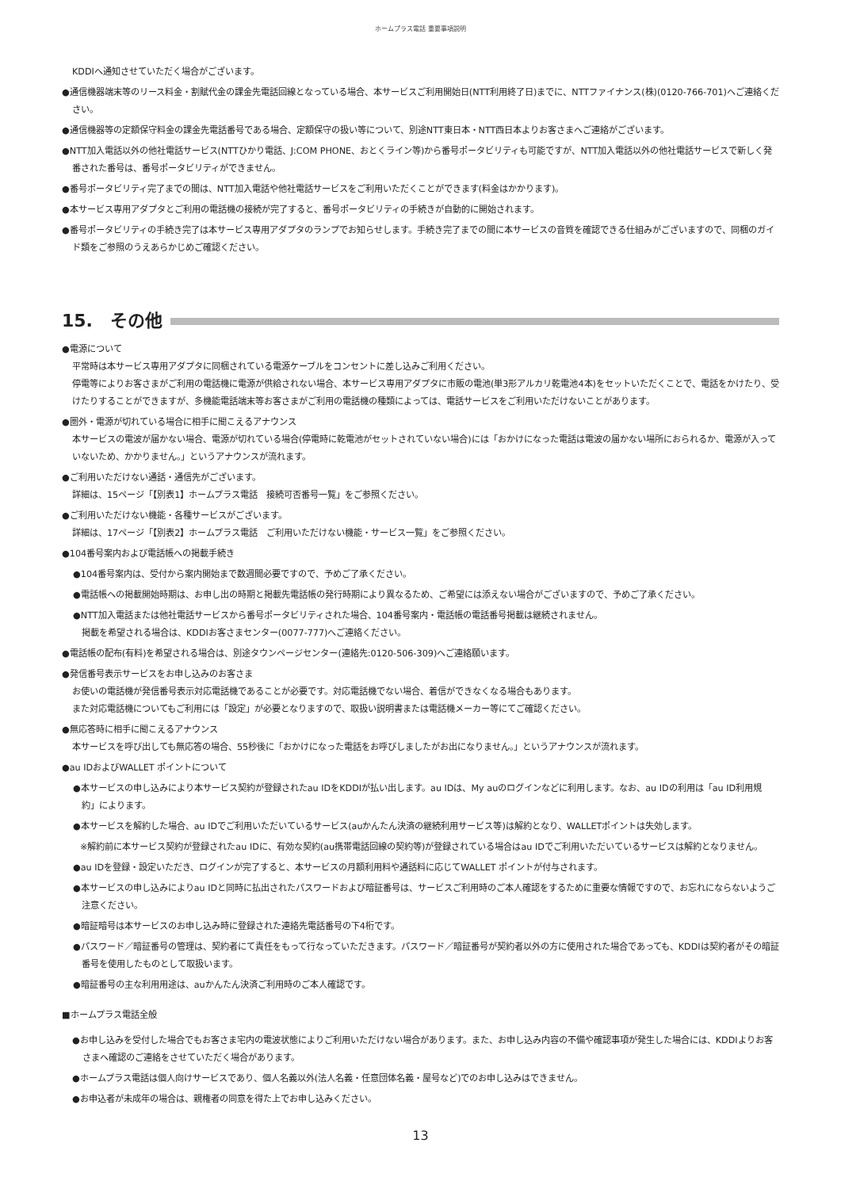ホームプラス電話 重要事項説明
KDDIへ通知させていただく場合がございます。
●通信機器端末等のリース料金・割賦代金の課金先電話回線となっている場合、本サービスご利用開始日(NTT利用終了日)までに、NTTファイナンス(株)(0120-766-701)へご連絡ください。
●通信機器等の定額保守料金の課金先電話番号である場合、定額保守の扱い等について、別途NTT東日本・NTT西日本よりお客さまへご連絡がございます。
●NTT加入電話以外の他社電話サービス(NTTひかり電話、J:COM PHONE、おとくライン等)から番号ポータビリティも可能ですが、NTT加入電話以外の他社電話サービスで新しく発番された番号は、番号ポータビリティができません。
●番号ポータビリティ完了までの間は、NTT加入電話や他社電話サービスをご利用いただくことができます(料金はかかります)。
●本サービス専用アダプタとご利用の電話機の接続が完了すると、番号ポータビリティの手続きが自動的に開始されます。
●番号ポータビリティの手続き完了は本サービス専用アダプタのランプでお知らせします。手続き完了までの間に本サービスの音質を確認できる仕組みがございますので、同梱のガイド類をご参照のうえあらかじめご確認ください。
15.　その他
●電源について
平常時は本サービス専用アダプタに同梱されている電源ケーブルをコンセントに差し込みご利用ください。
停電等によりお客さまがご利用の電話機に電源が供給されない場合、本サービス専用アダプタに市販の電池(単3形アルカリ乾電池4本)をセットいただくことで、電話をかけたり、受けたりすることができますが、多機能電話端末等お客さまがご利用の電話機の種類によっては、電話サービスをご利用いただけないことがあります。
●圏外・電源が切れている場合に相手に聞こえるアナウンス
本サービスの電波が届かない場合、電源が切れている場合(停電時に乾電池がセットされていない場合)には「おかけになった電話は電波の届かない場所におられるか、電源が入っていないため、かかりません。」というアナウンスが流れます。
●ご利用いただけない通話・通信先がございます。
詳細は、15ページ「【別表1】ホームプラス電話　接続可否番号一覧」をご参照ください。
●ご利用いただけない機能・各種サービスがございます。
詳細は、17ページ「【別表2】ホームプラス電話　ご利用いただけない機能・サービス一覧」をご参照ください。
●104番号案内および電話帳への掲載手続き
●104番号案内は、受付から案内開始まで数週間必要ですので、予めご了承ください。
●電話帳への掲載開始時期は、お申し出の時期と掲載先電話帳の発行時期により異なるため、ご希望には添えない場合がございますので、予めご了承ください。
●NTT加入電話または他社電話サービスから番号ポータビリティされた場合、104番号案内・電話帳の電話番号掲載は継続されません。
掲載を希望される場合は、KDDIお客さまセンター(0077-777)へご連絡ください。
●電話帳の配布(有料)を希望される場合は、別途タウンページセンター(連絡先:0120-506-309)へご連絡願います。
●発信番号表示サービスをお申し込みのお客さま
お使いの電話機が発信番号表示対応電話機であることが必要です。対応電話機でない場合、着信ができなくなる場合もあります。
また対応電話機についてもご利用には「設定」が必要となりますので、取扱い説明書または電話機メーカー等にてご確認ください。
●無応答時に相手に聞こえるアナウンス
本サービスを呼び出しても無応答の場合、55秒後に「おかけになった電話をお呼びしましたがお出になりません。」というアナウンスが流れます。
●au IDおよびWALLET ポイントについて
●本サービスの申し込みにより本サービス契約が登録されたau IDをKDDIが払い出します。au IDは、My auのログインなどに利用します。なお、au IDの利用は「au ID利用規約」によります。
●本サービスを解約した場合、au IDでご利用いただいているサービス(auかんたん決済の継続利用サービス等)は解約となり、WALLETポイントは失効します。
※解約前に本サービス契約が登録されたau IDに、有効な契約(au携帯電話回線の契約等)が登録されている場合はau IDでご利用いただいているサービスは解約となりません。
●au IDを登録・設定いただき、ログインが完了すると、本サービスの月額利用料や通話料に応じてWALLET ポイントが付与されます。
●本サービスの申し込みによりau IDと同時に払出されたパスワードおよび暗証番号は、サービスご利用時のご本人確認をするために重要な情報ですので、お忘れにならないようご注意ください。
●暗証暗号は本サービスのお申し込み時に登録された連絡先電話番号の下4桁です。
●パスワード／暗証番号の管理は、契約者にて責任をもって行なっていただきます。パスワード／暗証番号が契約者以外の方に使用された場合であっても、KDDIは契約者がその暗証番号を使用したものとして取扱います。
●暗証番号の主な利用用途は、auかんたん決済ご利用時のご本人確認です。
■ホームプラス電話全般
●お申し込みを受付した場合でもお客さま宅内の電波状態によりご利用いただけない場合があります。また、お申し込み内容の不備や確認事項が発生した場合には、KDDIよりお客さまへ確認のご連絡をさせていただく場合があります。
●ホームプラス電話は個人向けサービスであり、個人名義以外(法人名義・任意団体名義・屋号など)でのお申し込みはできません。
●お申込者が未成年の場合は、親権者の同意を得た上でお申し込みください。
13